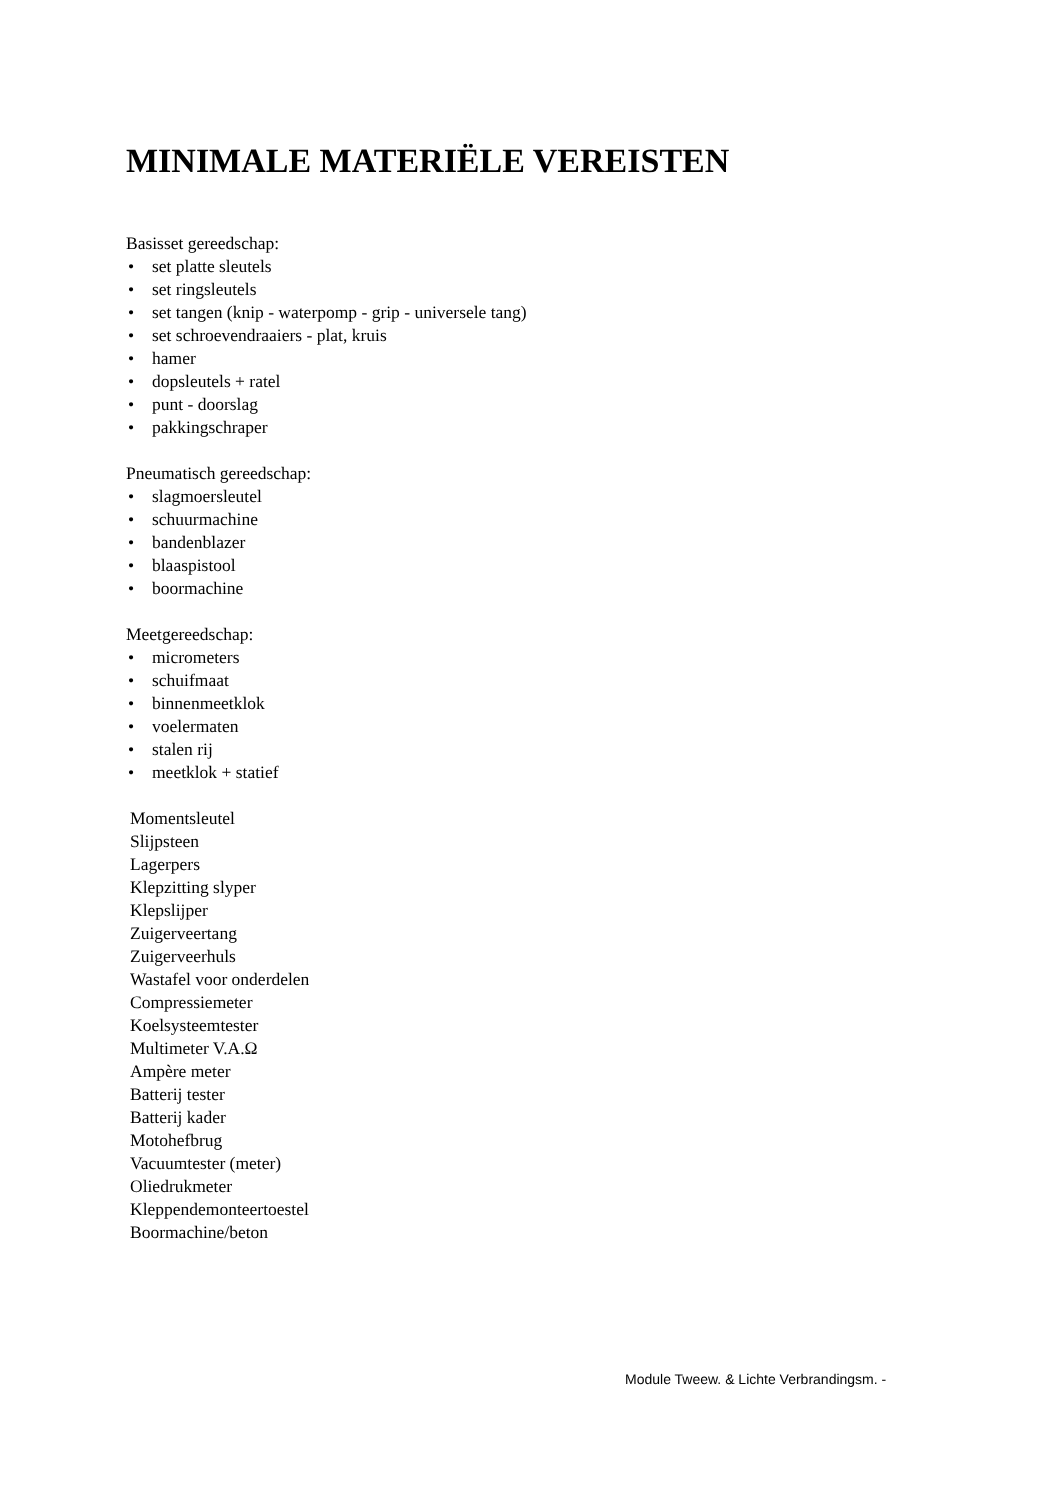MINIMALE MATERIËLE VEREISTEN
Basisset gereedschap:
• set platte sleutels
• set ringsleutels
• set tangen (knip - waterpomp - grip - universele tang)
• set schroevendraaiers - plat, kruis
• hamer
• dopsleutels + ratel
• punt - doorslag
• pakkingschraper
Pneumatisch gereedschap:
• slagmoersleutel
• schuurmachine
• bandenblazer
• blaaspistool
• boormachine
Meetgereedschap:
• micrometers
• schuifmaat
• binnenmeetklok
• voelermaten
• stalen rij
• meetklok + statief
Momentsleutel
Slijpsteen
Lagerpers
Klepzitting slyper
Klepslijper
Zuigerveertang
Zuigerveerhuls
Wastafel voor onderdelen
Compressiemeter
Koelsysteemtester
Multimeter V.A.Ω
Ampère meter
Batterij tester
Batterij kader
Motohefbrug
Vacuumtester (meter)
Oliedrukmeter
Kleppendemonteertoestel
Boormachine/beton
Module Tweew. & Lichte Verbrandingsm. -